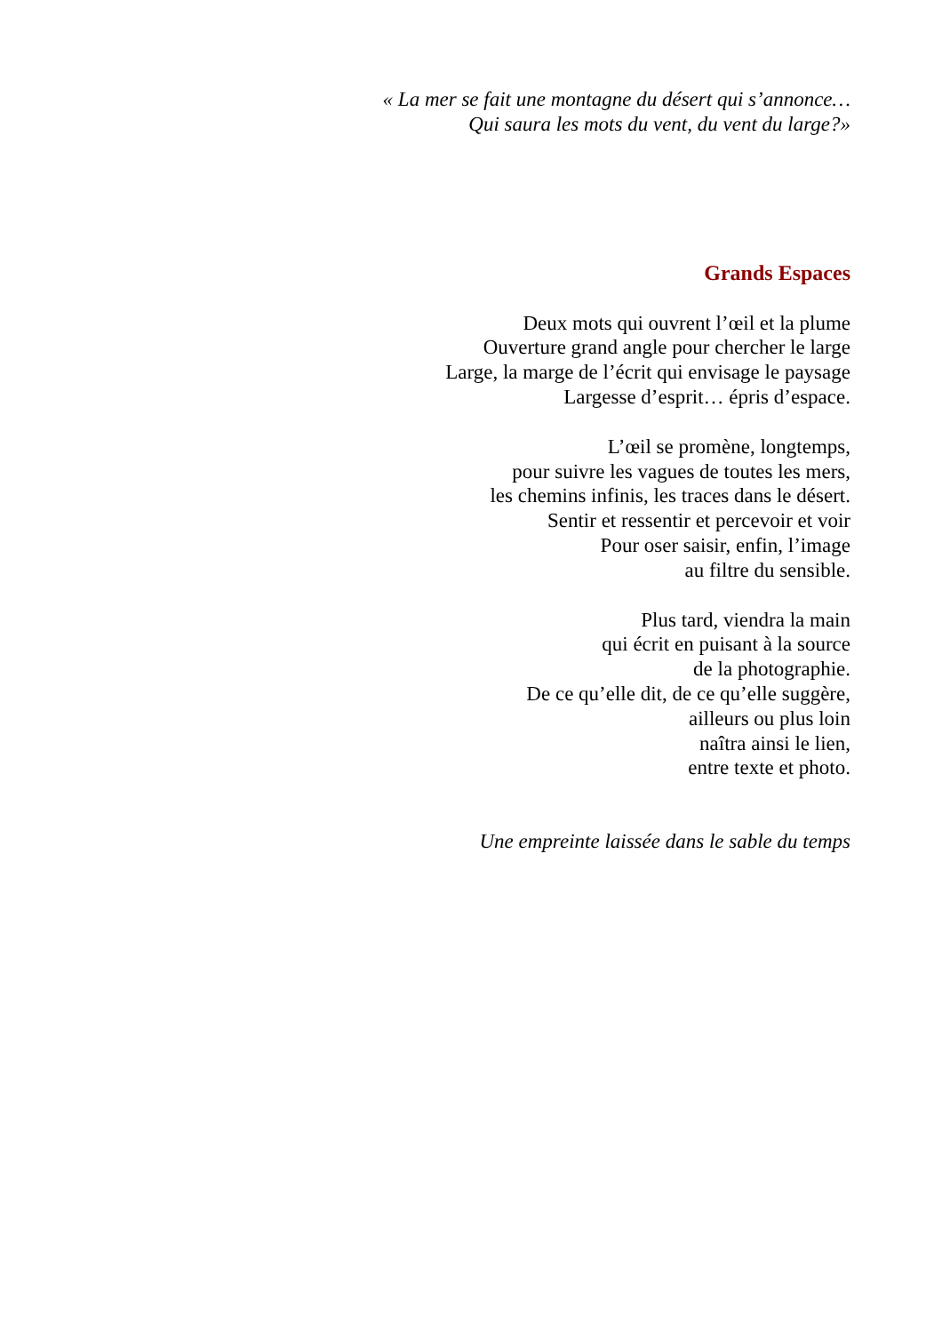« La mer se fait une montagne du désert qui s’annonce…
Qui saura les mots du vent, du vent du large?»
Grands Espaces
Deux mots qui ouvrent l’œil et la plume
Ouverture grand angle pour chercher le large
Large, la marge de l’écrit qui envisage le paysage
Largesse d’esprit… épris d’espace.
L’œil se promène, longtemps,
pour suivre les vagues de toutes les mers,
les chemins infinis, les traces dans le désert.
Sentir et ressentir et percevoir et voir
Pour oser saisir, enfin, l’image
au filtre du sensible.
Plus tard, viendra la main
qui écrit en puisant à la source
de la photographie.
De ce qu’elle dit, de ce qu’elle suggère,
ailleurs ou plus loin
naîtra ainsi le lien,
entre texte et photo.
Une empreinte laissée dans le sable du temps